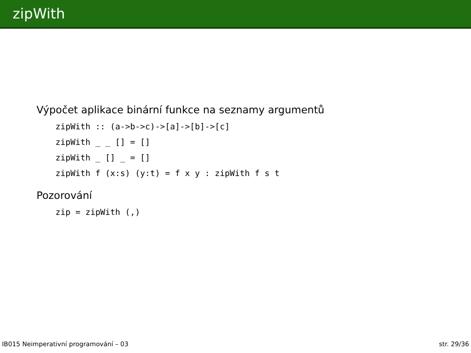zipWith
Výpočet aplikace binární funkce na seznamy argumentů
zipWith :: (a->b->c)->[a]->[b]->[c]
zipWith _ _ [] = []
zipWith _ [] _ = []
zipWith f (x:s) (y:t) = f x y : zipWith f s t
Pozorování
zip = zipWith (,)
IB015 Neimperativní programování – 03 str. 29/36